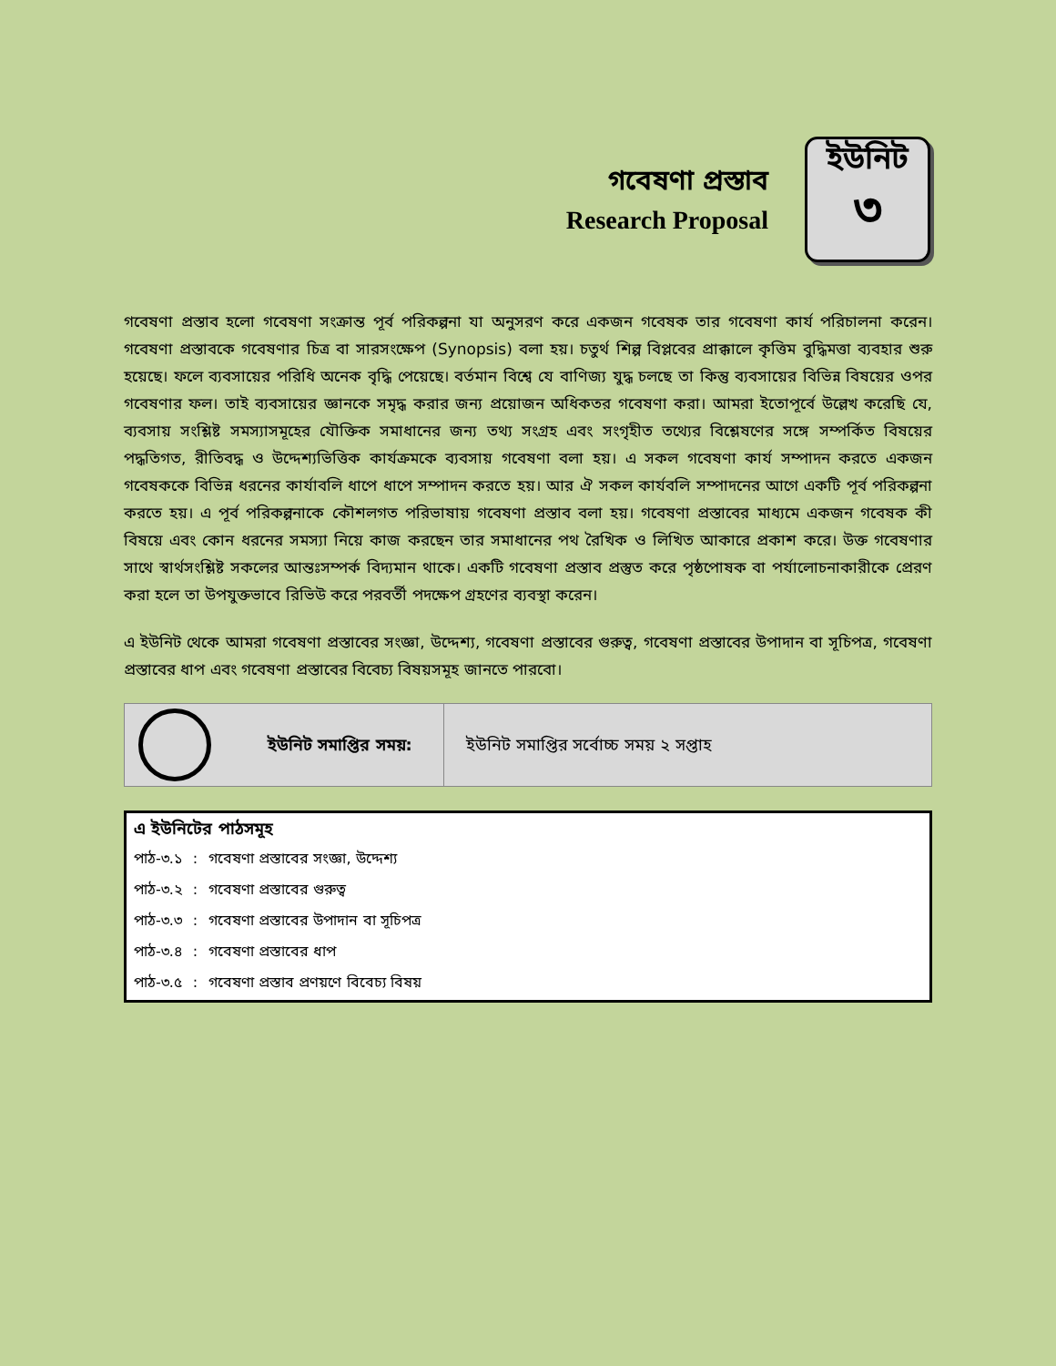গবেষণা প্রস্তাব
Research Proposal
ইউনিট
৩
গবেষণা প্রস্তাব হলো গবেষণা সংক্রান্ত পূর্ব পরিকল্পনা যা অনুসরণ করে একজন গবেষক তার গবেষণা কার্য পরিচালনা করেন। গবেষণা প্রস্তাবকে গবেষণার চিত্র বা সারসংক্ষেপ (Synopsis) বলা হয়। চতুর্থ শিল্প বিপ্লবের প্রাক্কালে কৃত্তিম বুদ্ধিমত্তা ব্যবহার শুরু হয়েছে। ফলে ব্যবসায়ের পরিধি অনেক বৃদ্ধি পেয়েছে। বর্তমান বিশ্বে যে বাণিজ্য যুদ্ধ চলছে তা কিন্তু ব্যবসায়ের বিভিন্ন বিষয়ের ওপর গবেষণার ফল। তাই ব্যবসায়ের জ্ঞানকে সমৃদ্ধ করার জন্য প্রয়োজন অধিকতর গবেষণা করা। আমরা ইতোপূর্বে উল্লেখ করেছি যে, ব্যবসায় সংশ্লিষ্ট সমস্যাসমূহের যৌক্তিক সমাধানের জন্য তথ্য সংগ্রহ এবং সংগৃহীত তথ্যের বিশ্লেষণের সঙ্গে সম্পর্কিত বিষয়ের পদ্ধতিগত, রীতিবদ্ধ ও উদ্দেশ্যভিত্তিক কার্যক্রমকে ব্যবসায় গবেষণা বলা হয়। এ সকল গবেষণা কার্য সম্পাদন করতে একজন গবেষককে বিভিন্ন ধরনের কার্যাবলি ধাপে ধাপে সম্পাদন করতে হয়। আর ঐ সকল কার্যবলি সম্পাদনের আগে একটি পূর্ব পরিকল্পনা করতে হয়। এ পূর্ব পরিকল্পনাকে কৌশলগত পরিভাষায় গবেষণা প্রস্তাব বলা হয়। গবেষণা প্রস্তাবের মাধ্যমে একজন গবেষক কী বিষয়ে এবং কোন ধরনের সমস্যা নিয়ে কাজ করছেন তার সমাধানের পথ রৈখিক ও লিখিত আকারে প্রকাশ করে। উক্ত গবেষণার সাথে স্বার্থসংশ্লিষ্ট সকলের আন্তঃসম্পর্ক বিদ্যমান থাকে। একটি গবেষণা প্রস্তাব প্রস্তুত করে পৃষ্ঠপোষক বা পর্যালোচনাকারীকে প্রেরণ করা হলে তা উপযুক্তভাবে রিভিউ করে পরবর্তী পদক্ষেপ গ্রহণের ব্যবস্থা করেন।
এ ইউনিট থেকে আমরা গবেষণা প্রস্তাবের সংজ্ঞা, উদ্দেশ্য, গবেষণা প্রস্তাবের গুরুত্ব, গবেষণা প্রস্তাবের উপাদান বা সূচিপত্র, গবেষণা প্রস্তাবের ধাপ এবং গবেষণা প্রস্তাবের বিবেচ্য বিষয়সমূহ জানতে পারবো।
| ইউনিট সমাপ্তির সময়: | ইউনিট সমাপ্তির সর্বোচ্চ সময় ২ সপ্তাহ |
এ ইউনিটের পাঠসমূহ
| পাঠ-৩.১ | : | গবেষণা প্রস্তাবের সংজ্ঞা, উদ্দেশ্য |
| পাঠ-৩.২ | : | গবেষণা প্রস্তাবের গুরুত্ব |
| পাঠ-৩.৩ | : | গবেষণা প্রস্তাবের উপাদান বা সূচিপত্র |
| পাঠ-৩.৪ | : | গবেষণা প্রস্তাবের ধাপ |
| পাঠ-৩.৫ | : | গবেষণা প্রস্তাব প্রণয়ণে বিবেচ্য বিষয় |